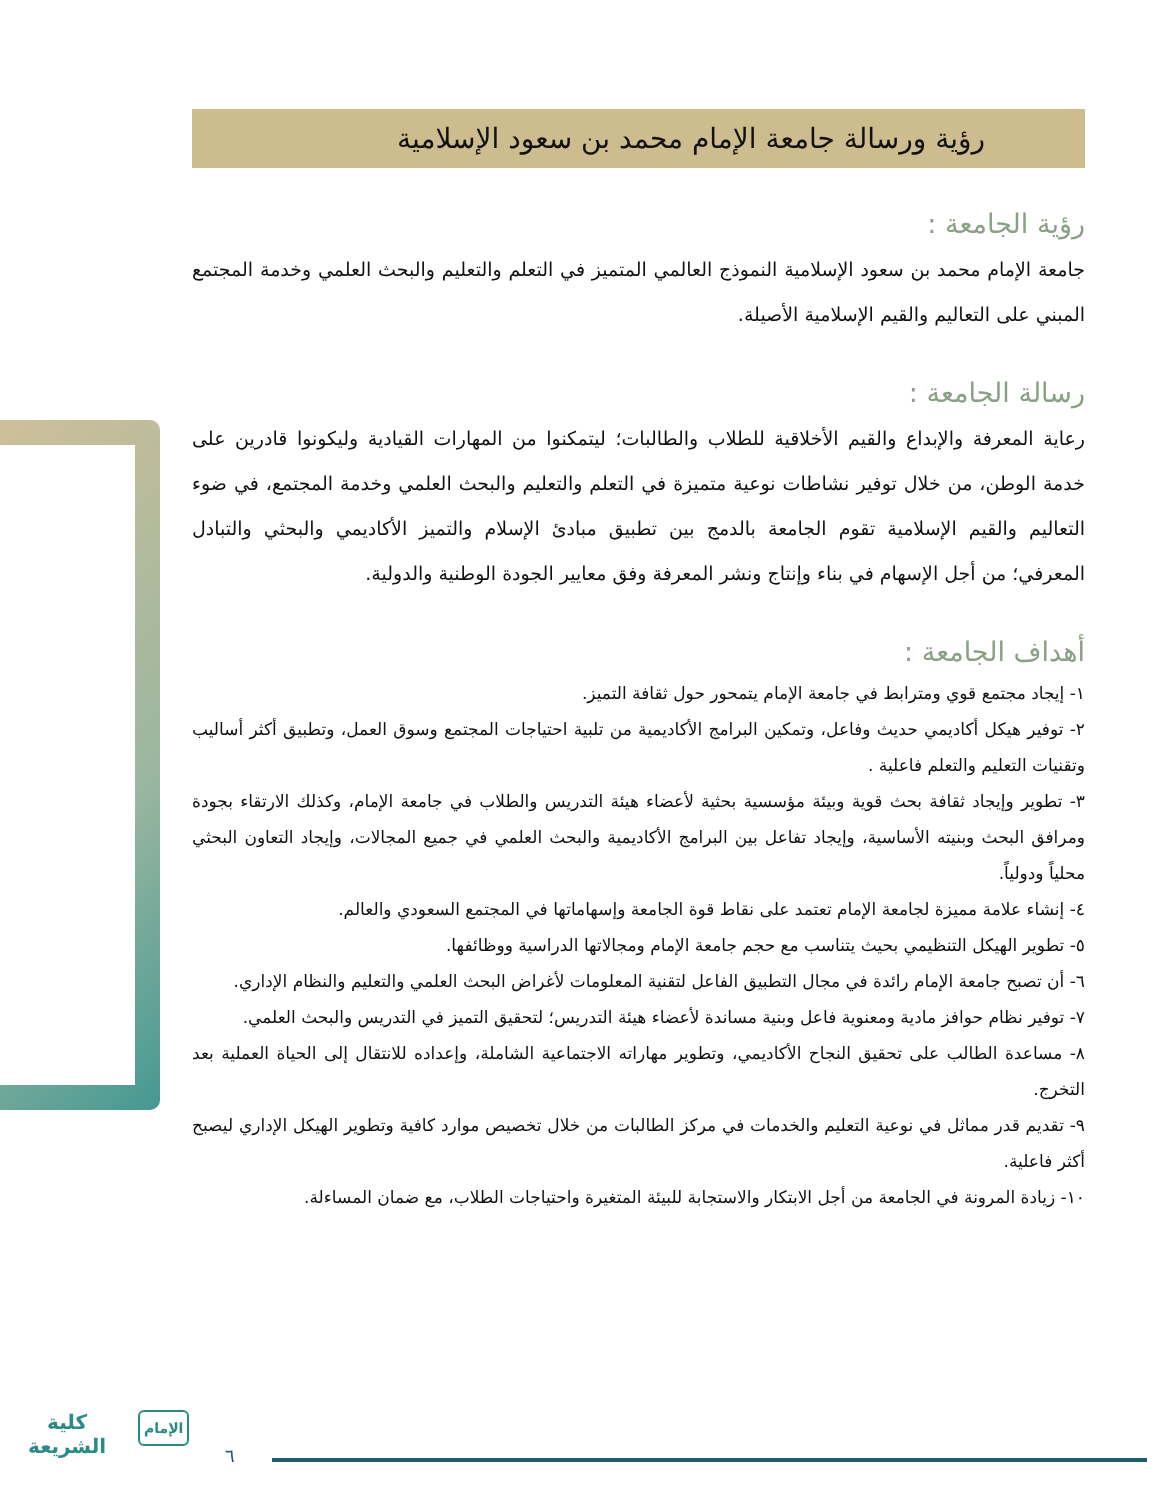رؤية ورسالة جامعة الإمام محمد بن سعود الإسلامية
رؤية الجامعة :
جامعة الإمام محمد بن سعود الإسلامية النموذج العالمي المتميز في التعلم والتعليم والبحث العلمي وخدمة المجتمع المبني على التعاليم والقيم الإسلامية الأصيلة.
رسالة الجامعة :
رعاية المعرفة والإبداع والقيم الأخلاقية للطلاب والطالبات؛ ليتمكنوا من المهارات القيادية وليكونوا قادرين على خدمة الوطن، من خلال توفير نشاطات نوعية متميزة في التعلم والتعليم والبحث العلمي وخدمة المجتمع، في ضوء التعاليم والقيم الإسلامية تقوم الجامعة بالدمج بين تطبيق مبادئ الإسلام والتميز الأكاديمي والبحثي والتبادل المعرفي؛ من أجل الإسهام في بناء وإنتاج ونشر المعرفة وفق معايير الجودة الوطنية والدولية.
أهداف الجامعة :
١- إيجاد مجتمع قوي ومترابط في جامعة الإمام يتمحور حول ثقافة التميز.
٢- توفير هيكل أكاديمي حديث وفاعل، وتمكين البرامج الأكاديمية من تلبية احتياجات المجتمع وسوق العمل، وتطبيق أكثر أساليب وتقنيات التعليم والتعلم فاعلية .
٣- تطوير وإيجاد ثقافة بحث قوية وبيئة مؤسسية بحثية لأعضاء هيئة التدريس والطلاب في جامعة الإمام، وكذلك الارتقاء بجودة ومرافق البحث وبنيته الأساسية، وإيجاد تفاعل بين البرامج الأكاديمية والبحث العلمي في جميع المجالات، وإيجاد التعاون البحثي محلياً ودولياً.
٤- إنشاء علامة مميزة لجامعة الإمام تعتمد على نقاط قوة الجامعة وإسهاماتها في المجتمع السعودي والعالم.
٥- تطوير الهيكل التنظيمي بحيث يتناسب مع حجم جامعة الإمام ومجالاتها الدراسية ووظائفها.
٦- أن تصبح جامعة الإمام رائدة في مجال التطبيق الفاعل لتقنية المعلومات لأغراض البحث العلمي والتعليم والنظام الإداري.
٧- توفير نظام حوافز مادية ومعنوية فاعل وبنية مساندة لأعضاء هيئة التدريس؛ لتحقيق التميز في التدريس والبحث العلمي.
٨- مساعدة الطالب على تحقيق النجاح الأكاديمي، وتطوير مهاراته الاجتماعية الشاملة، وإعداده للانتقال إلى الحياة العملية بعد التخرج.
٩- تقديم قدر مماثل في نوعية التعليم والخدمات في مركز الطالبات من خلال تخصيص موارد كافية وتطوير الهيكل الإداري ليصبح أكثر فاعلية.
١٠- زيادة المرونة في الجامعة من أجل الابتكار والاستجابة للبيئة المتغيرة واحتياجات الطلاب، مع ضمان المساءلة.
كلية
الشريعة
الإمام
٦